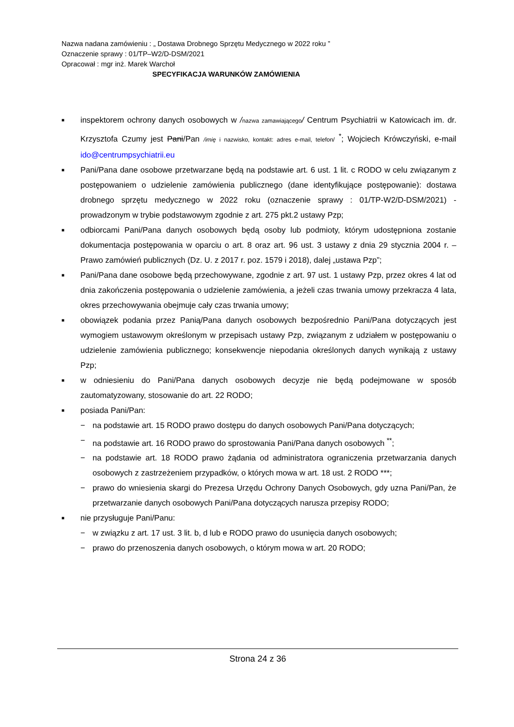Nazwa nadana zamówieniu : „ Dostawa Drobnego Sprzętu Medycznego w 2022 roku ”
Oznaczenie sprawy : 01/TP–W2/D-DSM/2021
Opracował : mgr inż. Marek Warchoł
SPECYFIKACJA WARUNKÓW ZAMÓWIENIA
■
inspektorem ochrony danych osobowych w /nazwa zamawiającego/ Centrum Psychiatrii w Katowicach im. dr. Krzysztofa Czumy jest Pani/Pan /imię i nazwisko, kontakt: adres e-mail, telefon/ <sup>*</sup>; Wojciech Krówczyński, e-mail ido@centrumpsychiatrii.eu
■
Pani/Pana dane osobowe przetwarzane będą na podstawie art. 6 ust. 1 lit. c RODO w celu związanym z postępowaniem o udzielenie zamówienia publicznego (dane identyfikujące postępowanie): dostawa drobnego sprzętu medycznego w 2022 roku (oznaczenie sprawy : 01/TP-W2/D-DSM/2021) - prowadzonym w trybie podstawowym zgodnie z art. 275 pkt.2 ustawy Pzp;
■
odbiorcami Pani/Pana danych osobowych będą osoby lub podmioty, którym udostępniona zostanie dokumentacja postępowania w oparciu o art. 8 oraz art. 96 ust. 3 ustawy z dnia 29 stycznia 2004 r. – Prawo zamówień publicznych (Dz. U. z 2017 r. poz. 1579 i 2018), dalej „ustawa Pzp”;
■
Pani/Pana dane osobowe będą przechowywane, zgodnie z art. 97 ust. 1 ustawy Pzp, przez okres 4 lat od dnia zakończenia postępowania o udzielenie zamówienia, a jeżeli czas trwania umowy przekracza 4 lata, okres przechowywania obejmuje cały czas trwania umowy;
■
obowiązek podania przez Panią/Pana danych osobowych bezpośrednio Pani/Pana dotyczących jest wymogiem ustawowym określonym w przepisach ustawy Pzp, związanym z udziałem w postępowaniu o udzielenie zamówienia publicznego; konsekwencje niepodania określonych danych wynikają z ustawy Pzp;
■
w odniesieniu do Pani/Pana danych osobowych decyzje nie będą podejmowane w sposób zautomatyzowany, stosowanie do art. 22 RODO;
■
posiada Pani/Pan:
− na podstawie art. 15 RODO prawo dostępu do danych osobowych Pani/Pana dotyczących;
− na podstawie art. 16 RODO prawo do sprostowania Pani/Pana danych osobowych <sup>**</sup>;
− na podstawie art. 18 RODO prawo żądania od administratora ograniczenia przetwarzania danych osobowych z zastrzeżeniem przypadków, o których mowa w art. 18 ust. 2 RODO ***;
− prawo do wniesienia skargi do Prezesa Urzędu Ochrony Danych Osobowych, gdy uzna Pani/Pan, że przetwarzanie danych osobowych Pani/Pana dotyczących narusza przepisy RODO;
■
nie przysługuje Pani/Panu:
− w związku z art. 17 ust. 3 lit. b, d lub e RODO prawo do usunięcia danych osobowych;
− prawo do przenoszenia danych osobowych, o którym mowa w art. 20 RODO;
Strona 24 z 36